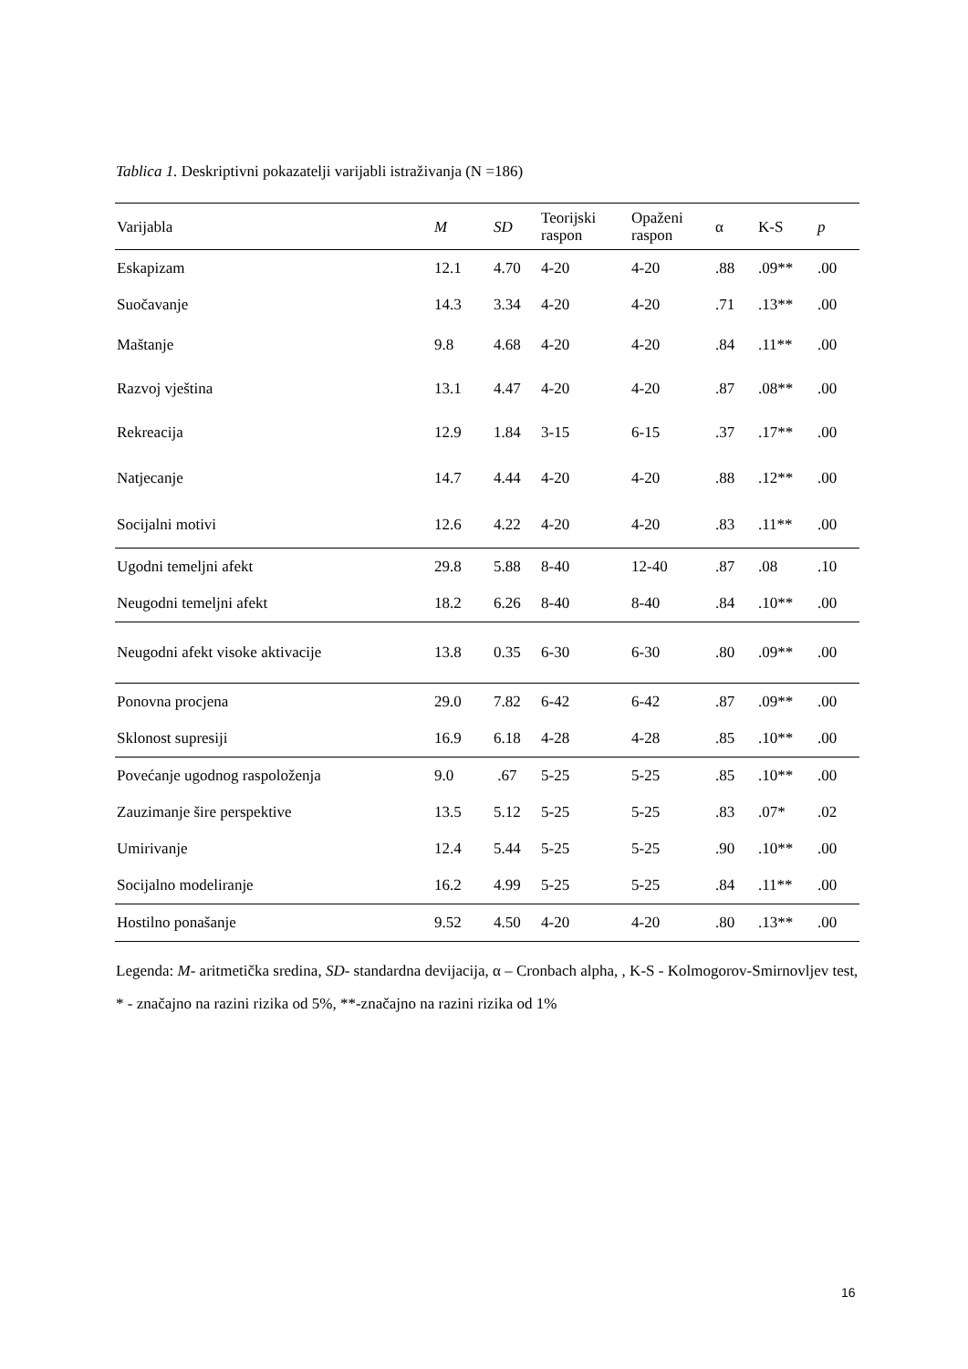Tablica 1. Deskriptivni pokazatelji varijabli istraživanja (N =186)
| Varijabla | M | SD | Teorijski raspon | Opaženi raspon | α | K-S | p |
| --- | --- | --- | --- | --- | --- | --- | --- |
| Eskapizam | 12.1 | 4.70 | 4-20 | 4-20 | .88 | .09** | .00 |
| Suočavanje | 14.3 | 3.34 | 4-20 | 4-20 | .71 | .13** | .00 |
| Maštanje | 9.8 | 4.68 | 4-20 | 4-20 | .84 | .11** | .00 |
| Razvoj vještina | 13.1 | 4.47 | 4-20 | 4-20 | .87 | .08** | .00 |
| Rekreacija | 12.9 | 1.84 | 3-15 | 6-15 | .37 | .17** | .00 |
| Natjecanje | 14.7 | 4.44 | 4-20 | 4-20 | .88 | .12** | .00 |
| Socijalni motivi | 12.6 | 4.22 | 4-20 | 4-20 | .83 | .11** | .00 |
| Ugodni temeljni afekt | 29.8 | 5.88 | 8-40 | 12-40 | .87 | .08 | .10 |
| Neugodni temeljni afekt | 18.2 | 6.26 | 8-40 | 8-40 | .84 | .10** | .00 |
| Neugodni afekt visoke aktivacije | 13.8 | 0.35 | 6-30 | 6-30 | .80 | .09** | .00 |
| Ponovna procjena | 29.0 | 7.82 | 6-42 | 6-42 | .87 | .09** | .00 |
| Sklonost supresiji | 16.9 | 6.18 | 4-28 | 4-28 | .85 | .10** | .00 |
| Povećanje ugodnog raspoloženja | 9.0 | .67 | 5-25 | 5-25 | .85 | .10** | .00 |
| Zauzimanje šire perspektive | 13.5 | 5.12 | 5-25 | 5-25 | .83 | .07* | .02 |
| Umirivanje | 12.4 | 5.44 | 5-25 | 5-25 | .90 | .10** | .00 |
| Socijalno modeliranje | 16.2 | 4.99 | 5-25 | 5-25 | .84 | .11** | .00 |
| Hostilno ponašanje | 9.52 | 4.50 | 4-20 | 4-20 | .80 | .13** | .00 |
Legenda: M- aritmetička sredina, SD- standardna devijacija, α – Cronbach alpha, , K-S - Kolmogorov-Smirnovljev test, * - značajno na razini rizika od 5%, **-značajno na razini rizika od 1%
16